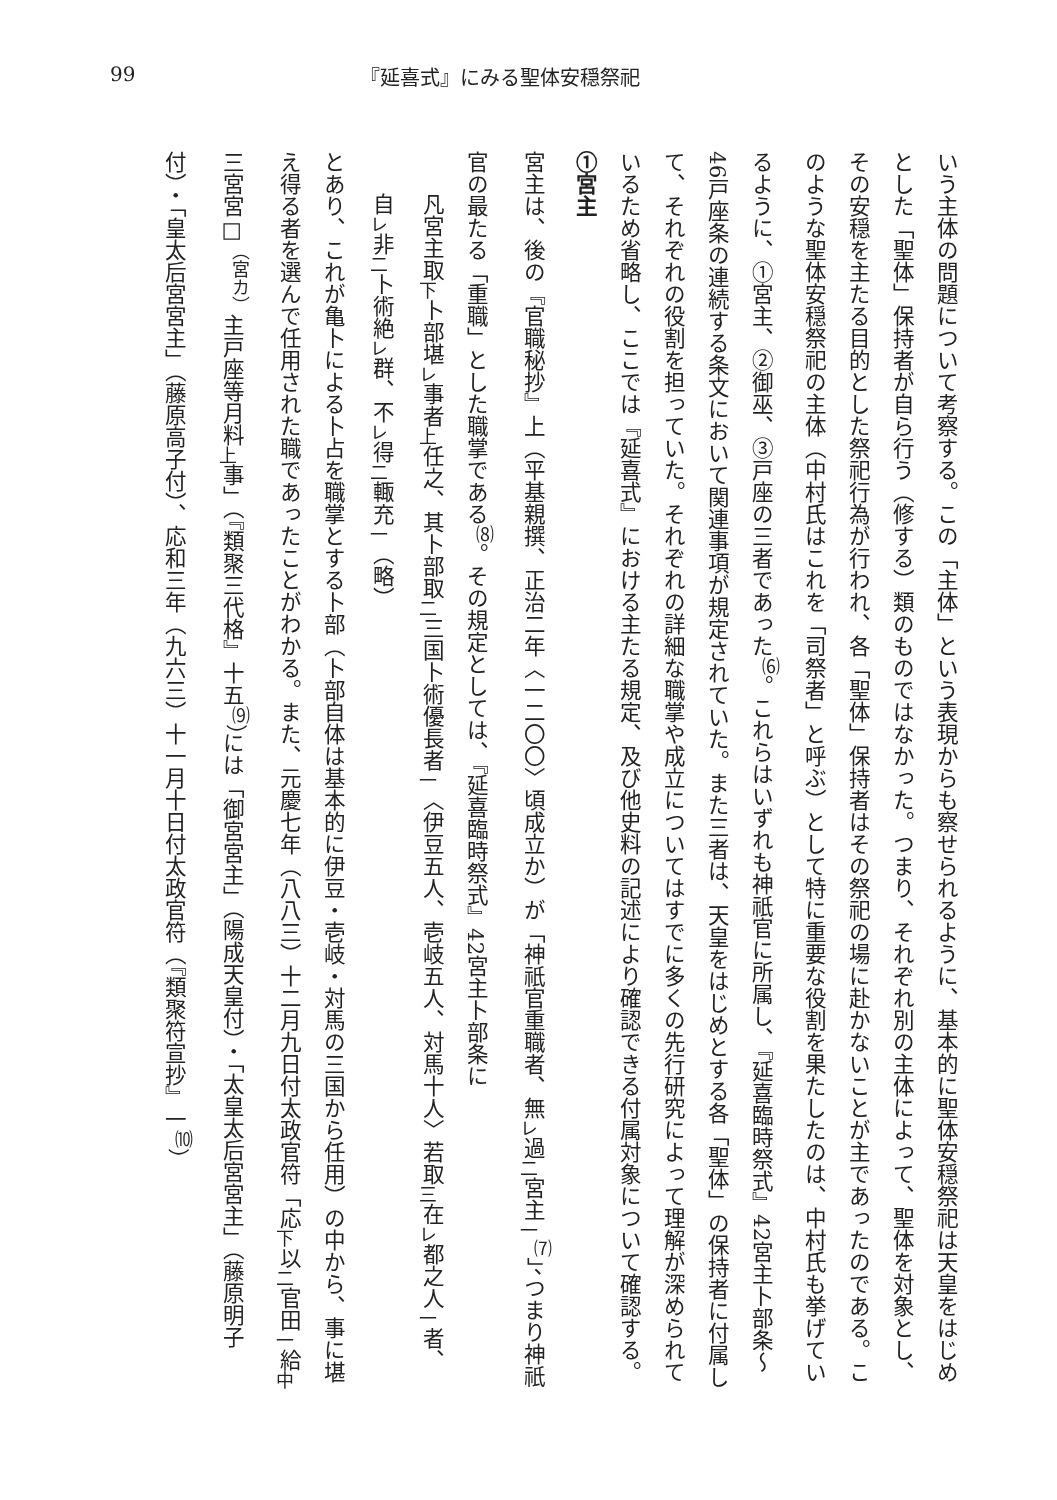99 『延喜式』にみる聖体安穏祭祀
いう主体の問題について考察する。この「主体」という表現からも察せられるように、基本的に聖体安穏祭祀は天皇をはじめとした「聖体」保持者が自ら行う（修する）類のものではなかった。つまり、それぞれ別の主体によって、聖体を対象とし、その安穏を主たる目的とした祭祀行為が行われ、各「聖体」保持者はその祭祀の場に赴かないことが主であったのである。このような聖体安穏祭祀の主体（中村氏はこれを「司祭者」と呼ぶ）として特に重要な役割を果たしたのは、中村氏も挙げているように、①宮主、②御巫、③戸座の三者であった<sup>⑹</sup>。これらはいずれも神祇官に所属し、『延喜臨時祭式』42宮主卜部条～46戸座条の連続する条文において関連事項が規定されていた。また三者は、天皇をはじめとする各「聖体」の保持者に付属して、それぞれの役割を担っていた。それぞれの詳細な職掌や成立についてはすでに多くの先行研究によって理解が深められているため省略し、ここでは『延喜式』における主たる規定、及び他史料の記述により確認できる付属対象について確認する。
①宮主
宮主は、後の『官職秘抄』上（平基親撰、正治二年〈一二〇〇〉頃成立か）が「神祇官重職者、無<sub>レ</sub>過<sub>二</sub>宮主<sub>一</sub><sup>⑺</sup>」、つまり神祇官の最たる「重職」とした職掌である<sup>⑻</sup>。その規定としては、『延喜臨時祭式』42宮主卜部条に
凡宮主取<sub>下</sub>卜部堪<sub>レ</sub>事者<sub>上</sub>任之、其卜部取<sub>二</sub>三国卜術優長者<sub>一</sub>〈伊豆五人、壱岐五人、対馬十人〉若取<sub>三</sub>在<sub>レ</sub>都之人<sub>一</sub>者、自<sub>レ</sub>非<sub>二</sub>卜術絶<sub>レ</sub>群、不<sub>レ</sub>得<sub>二</sub>輙充<sub>一</sub>（略）
とあり、これが亀卜による卜占を職掌とする卜部（卜部自体は基本的に伊豆・壱岐・対馬の三国から任用）の中から、事に堪え得る者を選んで任用された職であったことがわかる。また、元慶七年（八八三）十二月九日付太政官符「応<sub>下</sub>以<sub>二</sub>官田<sub>一</sub>給<sub>中</sub>三宮宮□<sup>（宮カ）</sup>主戸座等月料<sub>上</sub>事」（『類聚三代格』十五<sup>⑼</sup>）には「御宮宮主」（陽成天皇付）・「太皇太后宮宮主」（藤原明子付）・「皇太后宮宮主」（藤原高子付）、応和三年（九六三）十一月十日付太政官符（『類聚符宣抄』一<sup>⑽</sup>）